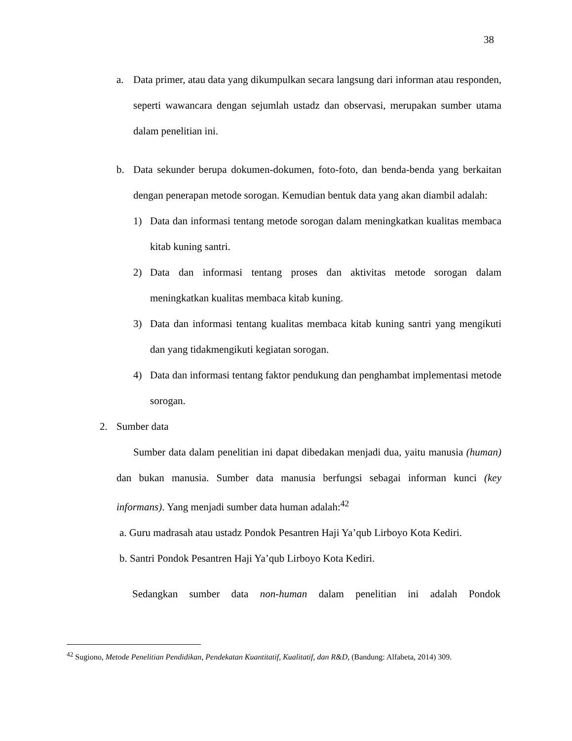38
a. Data primer, atau data yang dikumpulkan secara langsung dari informan atau responden, seperti wawancara dengan sejumlah ustadz dan observasi, merupakan sumber utama dalam penelitian ini.
b. Data sekunder berupa dokumen-dokumen, foto-foto, dan benda-benda yang berkaitan dengan penerapan metode sorogan. Kemudian bentuk data yang akan diambil adalah:
1) Data dan informasi tentang metode sorogan dalam meningkatkan kualitas membaca kitab kuning santri.
2) Data dan informasi tentang proses dan aktivitas metode sorogan dalam meningkatkan kualitas membaca kitab kuning.
3) Data dan informasi tentang kualitas membaca kitab kuning santri yang mengikuti dan yang tidakmengikuti kegiatan sorogan.
4) Data dan informasi tentang faktor pendukung dan penghambat implementasi metode sorogan.
2. Sumber data
Sumber data dalam penelitian ini dapat dibedakan menjadi dua, yaitu manusia (human) dan bukan manusia. Sumber data manusia berfungsi sebagai informan kunci (key informans). Yang menjadi sumber data human adalah:<sup>42</sup>
a. Guru madrasah atau ustadz Pondok Pesantren Haji Ya’qub Lirboyo Kota Kediri.
b. Santri Pondok Pesantren Haji Ya’qub Lirboyo Kota Kediri.
Sedangkan sumber data non-human dalam penelitian ini adalah Pondok
<sup>42</sup> Sugiono, Metode Penelitian Pendidikan, Pendekatan Kuantitatif, Kualitatif, dan R&D, (Bandung: Alfabeta, 2014) 309.